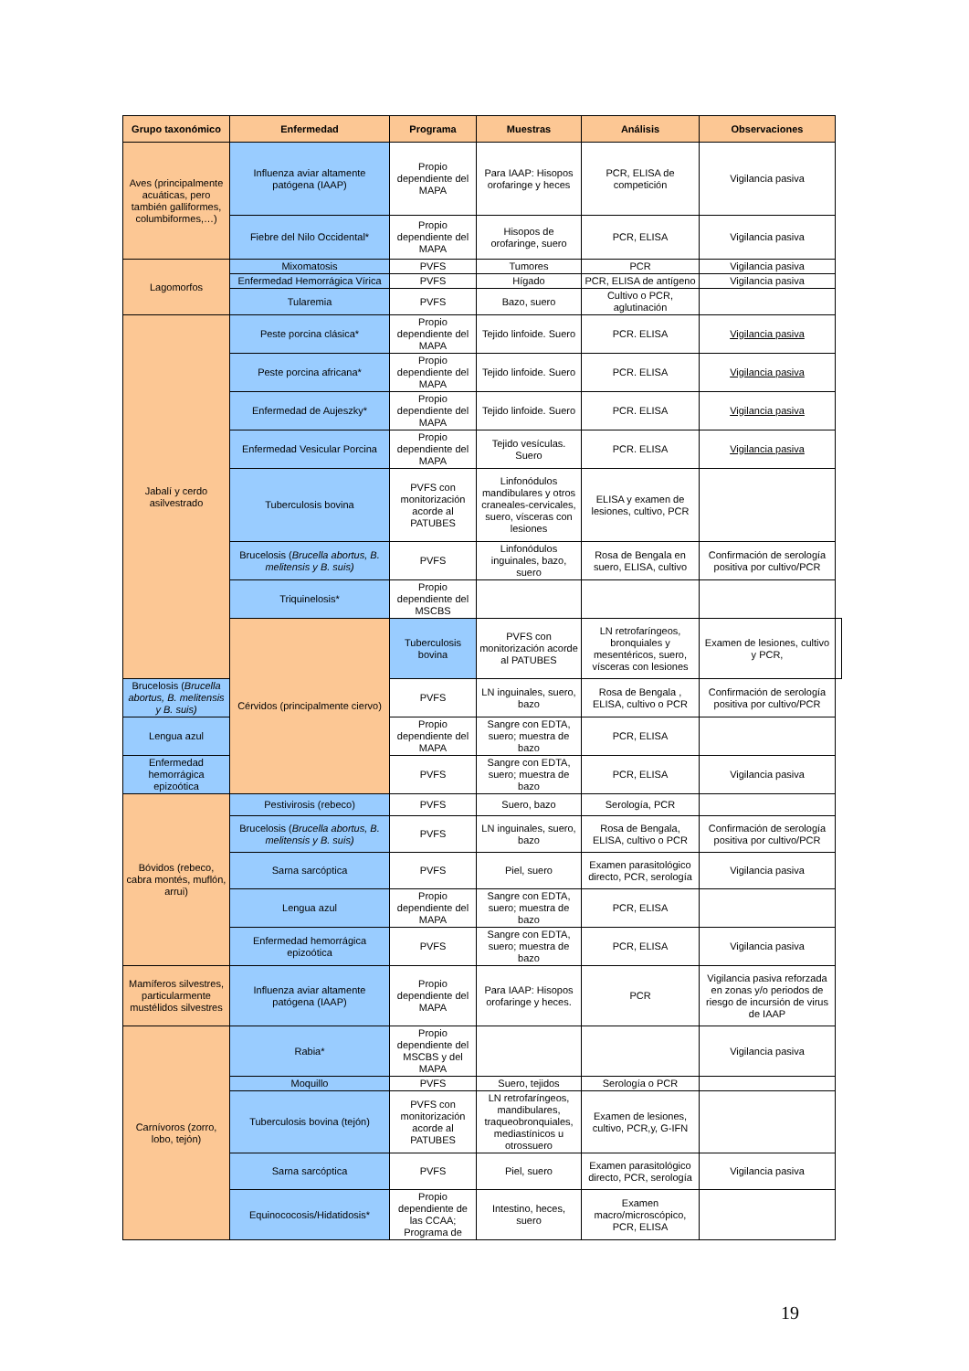| Grupo taxonómico | Enfermedad | Programa | Muestras | Análisis | Observaciones | |
| --- | --- | --- | --- | --- | --- | --- |
| Aves (principalmente acuáticas, pero también galliformes, columbiformes,…) | Influenza aviar altamente patógena (IAAP) | Propio dependiente del MAPA | Para IAAP: Hisopos orofaringe y heces | PCR, ELISA de competición | Vigilancia pasiva | |
| | Fiebre del Nilo Occidental* | Propio dependiente del MAPA | Hisopos de orofaringe, suero | PCR, ELISA | Vigilancia pasiva | |
| Lagomorfos | Mixomatosis | PVFS | Tumores | PCR | Vigilancia pasiva | |
| | Enfermedad Hemorrágica Vírica | PVFS | Hígado | PCR, ELISA de antígeno | Vigilancia pasiva | |
| | Tularemia | PVFS | Bazo, suero | Cultivo o PCR, aglutinación | | |
| Jabalí y cerdo asilvestrado | Peste porcina clásica* | Propio dependiente del MAPA | Tejido linfoide. Suero | PCR. ELISA | Vigilancia pasiva | |
| | Peste porcina africana* | Propio dependiente del MAPA | Tejido linfoide. Suero | PCR. ELISA | Vigilancia pasiva | |
| | Enfermedad de Aujeszky* | Propio dependiente del MAPA | Tejido linfoide. Suero | PCR. ELISA | Vigilancia pasiva | |
| | Enfermedad Vesicular Porcina | Propio dependiente del MAPA | Tejido vesículas. Suero | PCR. ELISA | Vigilancia pasiva | |
| | Tuberculosis bovina | PVFS con monitorización acorde al PATUBES | Linfonódulos mandibulares y otros craneales-cervicales, suero, vísceras con lesiones | ELISA y examen de lesiones, cultivo, PCR | | |
| | Brucelosis ( Brucella abortus, B. melitensis y B. suis) | PVFS | Linfonódulos inguinales, bazo, suero | Rosa de Bengala en suero, ELISA, cultivo | Confirmación de serología positiva por cultivo/PCR | |
| | Triquinelosis* | Propio dependiente del MSCBS | | | | |
| | Cérvidos (principalmente ciervo) | Tuberculosis bovina | PVFS con monitorización acorde al PATUBES | LN retrofaríngeos, bronquiales y mesentéricos, suero, vísceras con lesiones | Examen de lesiones, cultivo y PCR, | |
| Brucelosis ( Brucella abortus, B. melitensis y B. suis) | | PVFS | LN inguinales, suero, bazo | Rosa de Bengala , ELISA, cultivo o PCR | Confirmación de serología positiva por cultivo/PCR | |
| Lengua azul | | Propio dependiente del MAPA | Sangre con EDTA, suero; muestra de bazo | PCR, ELISA | | |
| Enfermedad hemorrágica epizoótica | | PVFS | Sangre con EDTA, suero; muestra de bazo | PCR, ELISA | Vigilancia pasiva | |
| Bóvidos (rebeco, cabra montés, muflón, arrui) | Pestivirosis (rebeco) | PVFS | Suero, bazo | Serología, PCR | | |
| | Brucelosis ( Brucella abortus, B. melitensis y B. suis) | PVFS | LN inguinales, suero, bazo | Rosa de Bengala, ELISA, cultivo o PCR | Confirmación de serología positiva por cultivo/PCR | |
| | Sarna sarcóptica | PVFS | Piel, suero | Examen parasitológico directo, PCR, serología | Vigilancia pasiva | |
| | Lengua azul | Propio dependiente del MAPA | Sangre con EDTA, suero; muestra de bazo | PCR, ELISA | | |
| | Enfermedad hemorrágica epizoótica | PVFS | Sangre con EDTA, suero; muestra de bazo | PCR, ELISA | Vigilancia pasiva | |
| Mamíferos silvestres, particularmente mustélidos silvestres | Influenza aviar altamente patógena (IAAP) | Propio dependiente del MAPA | Para IAAP: Hisopos orofaringe y heces. | PCR | Vigilancia pasiva reforzada en zonas y/o periodos de riesgo de incursión de virus de IAAP | |
| Carnívoros (zorro, lobo, tejón) | Rabia* | Propio dependiente del MSCBS y del MAPA | | | Vigilancia pasiva | |
| | Moquillo | PVFS | Suero, tejidos | Serología o PCR | | |
| | Tuberculosis bovina (tejón) | PVFS con monitorización acorde al PATUBES | LN retrofaríngeos, mandibulares, traqueobronquiales, mediastínicos u otrossuero | Examen de lesiones, cultivo, PCR,y, G-IFN | | |
| | Sarna sarcóptica | PVFS | Piel, suero | Examen parasitológico directo, PCR, serología | Vigilancia pasiva | |
| | Equinococosis/Hidatidosis* | Propio dependiente de las CCAA; Programa de | Intestino, heces, suero | Examen macro/microscópico, PCR, ELISA | | |
19